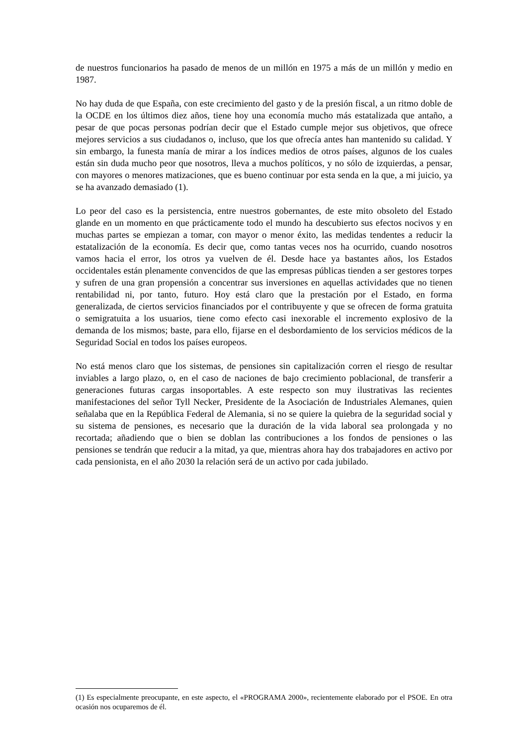de nuestros funcionarios ha pasado de menos de un millón en 1975 a más de un millón y medio en 1987.
No hay duda de que España, con este crecimiento del gasto y de la presión fiscal, a un ritmo doble de la OCDE en los últimos diez años, tiene hoy una economía mucho más estatalizada que antaño, a pesar de que pocas personas podrían decir que el Estado cumple mejor sus objetivos, que ofrece mejores servicios a sus ciudadanos o, incluso, que los que ofrecía antes han mantenido su calidad. Y sin embargo, la funesta manía de mirar a los índices medios de otros países, algunos de los cuales están sin duda mucho peor que nosotros, lleva a muchos políticos, y no sólo de izquierdas, a pensar, con mayores o menores matizaciones, que es bueno continuar por esta senda en la que, a mi juicio, ya se ha avanzado demasiado (1).
Lo peor del caso es la persistencia, entre nuestros gobernantes, de este mito obsoleto del Estado glande en un momento en que prácticamente todo el mundo ha descubierto sus efectos nocivos y en muchas partes se empiezan a tomar, con mayor o menor éxito, las medidas tendentes a reducir la estatalización de la economía. Es decir que, como tantas veces nos ha ocurrido, cuando nosotros vamos hacia el error, los otros ya vuelven de él. Desde hace ya bastantes años, los Estados occidentales están plenamente convencidos de que las empresas públicas tienden a ser gestores torpes y sufren de una gran propensión a concentrar sus inversiones en aquellas actividades que no tienen rentabilidad ni, por tanto, futuro. Hoy está claro que la prestación por el Estado, en forma generalizada, de ciertos servicios financiados por el contribuyente y que se ofrecen de forma gratuita o semigratuita a los usuarios, tiene como efecto casi inexorable el incremento explosivo de la demanda de los mismos; baste, para ello, fijarse en el desbordamiento de los servicios médicos de la Seguridad Social en todos los países europeos.
No está menos claro que los sistemas, de pensiones sin capitalización corren el riesgo de resultar inviables a largo plazo, o, en el caso de naciones de bajo crecimiento poblacional, de transferir a generaciones futuras cargas insoportables. A este respecto son muy ilustrativas las recientes manifestaciones del señor Tyll Necker, Presidente de la Asociación de Industriales Alemanes, quien señalaba que en la República Federal de Alemania, si no se quiere la quiebra de la seguridad social y su sistema de pensiones, es necesario que la duración de la vida laboral sea prolongada y no recortada; añadiendo que o bien se doblan las contribuciones a los fondos de pensiones o las pensiones se tendrán que reducir a la mitad, ya que, mientras ahora hay dos trabajadores en activo por cada pensionista, en el año 2030 la relación será de un activo por cada jubilado.
(1) Es especialmente preocupante, en este aspecto, el «PROGRAMA 2000», recientemente elaborado por el PSOE. En otra ocasión nos ocuparemos de él.